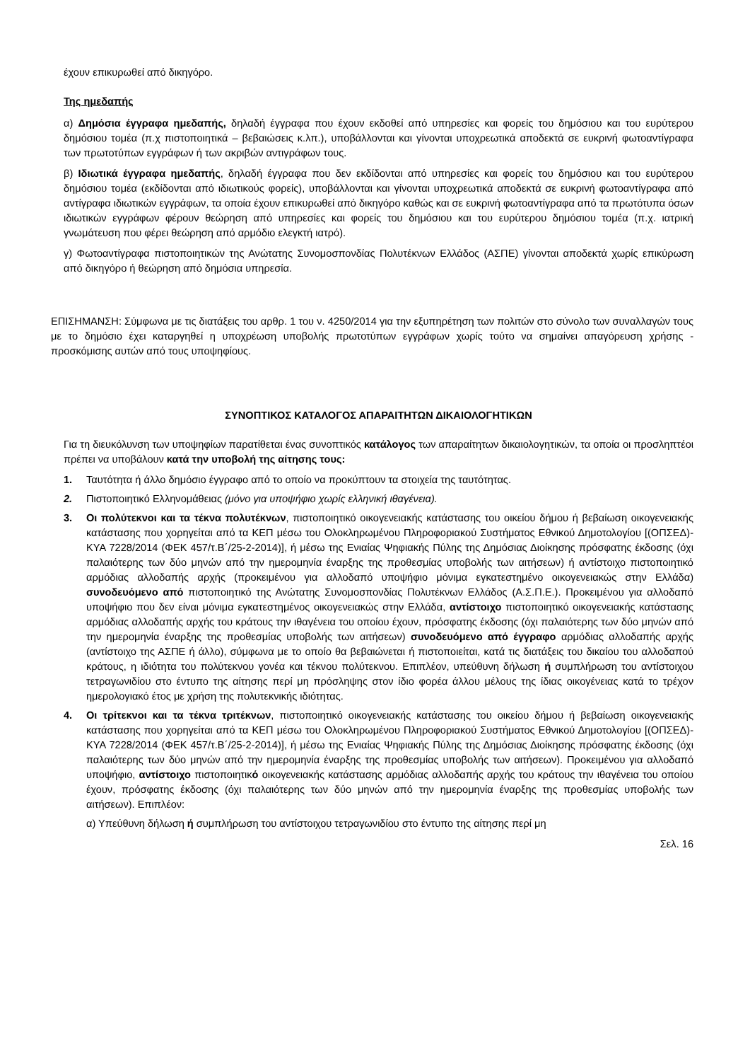έχουν επικυρωθεί από δικηγόρο.
Της ημεδαπής
α) Δημόσια έγγραφα ημεδαπής, δηλαδή έγγραφα που έχουν εκδοθεί από υπηρεσίες και φορείς του δημόσιου και του ευρύτερου δημόσιου τομέα (π.χ πιστοποιητικά – βεβαιώσεις κ.λπ.), υποβάλλονται και γίνονται υποχρεωτικά αποδεκτά σε ευκρινή φωτοαντίγραφα των πρωτοτύπων εγγράφων ή των ακριβών αντιγράφων τους.
β) Ιδιωτικά έγγραφα ημεδαπής, δηλαδή έγγραφα που δεν εκδίδονται από υπηρεσίες και φορείς του δημόσιου και του ευρύτερου δημόσιου τομέα (εκδίδονται από ιδιωτικούς φορείς), υποβάλλονται και γίνονται υποχρεωτικά αποδεκτά σε ευκρινή φωτοαντίγραφα από αντίγραφα ιδιωτικών εγγράφων, τα οποία έχουν επικυρωθεί από δικηγόρο καθώς και σε ευκρινή φωτοαντίγραφα από τα πρωτότυπα όσων ιδιωτικών εγγράφων φέρουν θεώρηση από υπηρεσίες και φορείς του δημόσιου και του ευρύτερου δημόσιου τομέα (π.χ. ιατρική γνωμάτευση που φέρει θεώρηση από αρμόδιο ελεγκτή ιατρό).
γ) Φωτοαντίγραφα πιστοποιητικών της Ανώτατης Συνομοσπονδίας Πολυτέκνων Ελλάδος (ΑΣΠΕ) γίνονται αποδεκτά χωρίς επικύρωση από δικηγόρο ή θεώρηση από δημόσια υπηρεσία.
ΕΠΙΣΗΜΑΝΣΗ: Σύμφωνα με τις διατάξεις του αρθρ. 1 του ν. 4250/2014 για την εξυπηρέτηση των πολιτών στο σύνολο των συναλλαγών τους με το δημόσιο έχει καταργηθεί η υποχρέωση υποβολής πρωτοτύπων εγγράφων χωρίς τούτο να σημαίνει απαγόρευση χρήσης - προσκόμισης αυτών από τους υποψηφίους.
ΣΥΝΟΠΤΙΚΟΣ ΚΑΤΑΛΟΓΟΣ ΑΠΑΡΑΙΤΗΤΩΝ ΔΙΚΑΙΟΛΟΓΗΤΙΚΩΝ
Για τη διευκόλυνση των υποψηφίων παρατίθεται ένας συνοπτικός κατάλογος των απαραίτητων δικαιολογητικών, τα οποία οι προσληπτέοι πρέπει να υποβάλουν κατά την υποβολή της αίτησης τους:
1. Ταυτότητα ή άλλο δημόσιο έγγραφο από το οποίο να προκύπτουν τα στοιχεία της ταυτότητας.
2. Πιστοποιητικό Ελληνομάθειας (μόνο για υποψήφιο χωρίς ελληνική ιθαγένεια).
3. Οι πολύτεκνοι και τα τέκνα πολυτέκνων, πιστοποιητικό οικογενειακής κατάστασης του οικείου δήμου ή βεβαίωση οικογενειακής κατάστασης που χορηγείται από τα ΚΕΠ μέσω του Ολοκληρωμένου Πληροφοριακού Συστήματος Εθνικού Δημοτολογίου [(ΟΠΣΕΔ)-ΚΥΑ 7228/2014 (ΦΕΚ 457/τ.Β΄/25-2-2014)], ή μέσω της Ενιαίας Ψηφιακής Πύλης της Δημόσιας Διοίκησης πρόσφατης έκδοσης (όχι παλαιότερης των δύο μηνών από την ημερομηνία έναρξης της προθεσμίας υποβολής των αιτήσεων) ή αντίστοιχο πιστοποιητικό αρμόδιας αλλοδαπής αρχής (προκειμένου για αλλοδαπό υποψήφιο μόνιμα εγκατεστημένο οικογενειακώς στην Ελλάδα) συνοδευόμενο από πιστοποιητικό της Ανώτατης Συνομοσπονδίας Πολυτέκνων Ελλάδος (Α.Σ.Π.Ε.). Προκειμένου για αλλοδαπό υποψήφιο που δεν είναι μόνιμα εγκατεστημένος οικογενειακώς στην Ελλάδα, αντίστοιχο πιστοποιητικό οικογενειακής κατάστασης αρμόδιας αλλοδαπής αρχής του κράτους την ιθαγένεια του οποίου έχουν, πρόσφατης έκδοσης (όχι παλαιότερης των δύο μηνών από την ημερομηνία έναρξης της προθεσμίας υποβολής των αιτήσεων) συνοδευόμενο από έγγραφο αρμόδιας αλλοδαπής αρχής (αντίστοιχο της ΑΣΠΕ ή άλλο), σύμφωνα με το οποίο θα βεβαιώνεται ή πιστοποιείται, κατά τις διατάξεις του δικαίου του αλλοδαπού κράτους, η ιδιότητα του πολύτεκνου γονέα και τέκνου πολύτεκνου. Επιπλέον, υπεύθυνη δήλωση ή συμπλήρωση του αντίστοιχου τετραγωνιδίου στο έντυπο της αίτησης περί μη πρόσληψης στον ίδιο φορέα άλλου μέλους της ίδιας οικογένειας κατά το τρέχον ημερολογιακό έτος με χρήση της πολυτεκνικής ιδιότητας.
4. Οι τρίτεκνοι και τα τέκνα τριτέκνων, πιστοποιητικό οικογενειακής κατάστασης του οικείου δήμου ή βεβαίωση οικογενειακής κατάστασης που χορηγείται από τα ΚΕΠ μέσω του Ολοκληρωμένου Πληροφοριακού Συστήματος Εθνικού Δημοτολογίου [(ΟΠΣΕΔ)-ΚΥΑ 7228/2014 (ΦΕΚ 457/τ.Β΄/25-2-2014)], ή μέσω της Ενιαίας Ψηφιακής Πύλης της Δημόσιας Διοίκησης πρόσφατης έκδοσης (όχι παλαιότερης των δύο μηνών από την ημερομηνία έναρξης της προθεσμίας υποβολής των αιτήσεων). Προκειμένου για αλλοδαπό υποψήφιο, αντίστοιχο πιστοποιητικό οικογενειακής κατάστασης αρμόδιας αλλοδαπής αρχής του κράτους την ιθαγένεια του οποίου έχουν, πρόσφατης έκδοσης (όχι παλαιότερης των δύο μηνών από την ημερομηνία έναρξης της προθεσμίας υποβολής των αιτήσεων). Επιπλέον:
α) Υπεύθυνη δήλωση ή συμπλήρωση του αντίστοιχου τετραγωνιδίου στο έντυπο της αίτησης περί μη
Σελ. 16